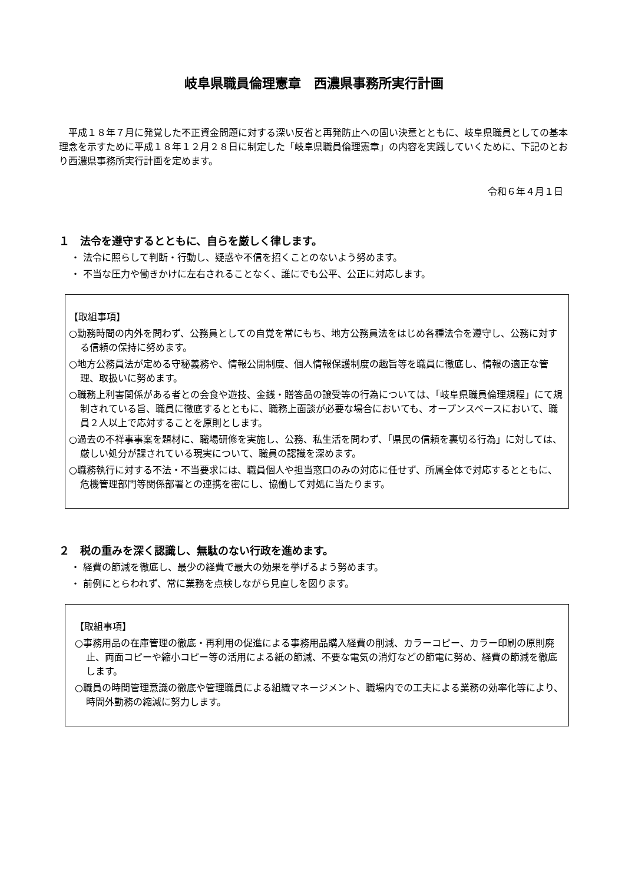岐阜県職員倫理憲章　西濃県事務所実行計画
平成１８年７月に発覚した不正資金問題に対する深い反省と再発防止への固い決意とともに、岐阜県職員としての基本理念を示すために平成１８年１２月２８日に制定した「岐阜県職員倫理憲章」の内容を実践していくために、下記のとおり西濃県事務所実行計画を定めます。
令和６年４月１日
１　法令を遵守するとともに、自らを厳しく律します。
・ 法令に照らして判断・行動し、疑惑や不信を招くことのないよう努めます。
・ 不当な圧力や働きかけに左右されることなく、誰にでも公平、公正に対応します。
【取組事項】
○勤務時間の内外を問わず、公務員としての自覚を常にもち、地方公務員法をはじめ各種法令を遵守し、公務に対する信頼の保持に努めます。
○地方公務員法が定める守秘義務や、情報公開制度、個人情報保護制度の趣旨等を職員に徹底し、情報の適正な管理、取扱いに努めます。
○職務上利害関係がある者との会食や遊技、金銭・贈答品の譲受等の行為については、「岐阜県職員倫理規程」にて規制されている旨、職員に徹底するとともに、職務上面談が必要な場合においても、オープンスペースにおいて、職員２人以上で応対することを原則とします。
○過去の不祥事事案を題材に、職場研修を実施し、公務、私生活を問わず、「県民の信頼を裏切る行為」に対しては、厳しい処分が課されている現実について、職員の認識を深めます。
○職務執行に対する不法・不当要求には、職員個人や担当窓口のみの対応に任せず、所属全体で対応するとともに、危機管理部門等関係部署との連携を密にし、協働して対処に当たります。
２　税の重みを深く認識し、無駄のない行政を進めます。
・ 経費の節減を徹底し、最少の経費で最大の効果を挙げるよう努めます。
・ 前例にとらわれず、常に業務を点検しながら見直しを図ります。
【取組事項】
○事務用品の在庫管理の徹底・再利用の促進による事務用品購入経費の削減、カラーコピー、カラー印刷の原則廃止、両面コピーや縮小コピー等の活用による紙の節減、不要な電気の消灯などの節電に努め、経費の節減を徹底します。
○職員の時間管理意識の徹底や管理職員による組織マネージメント、職場内での工夫による業務の効率化等により、時間外勤務の縮減に努力します。